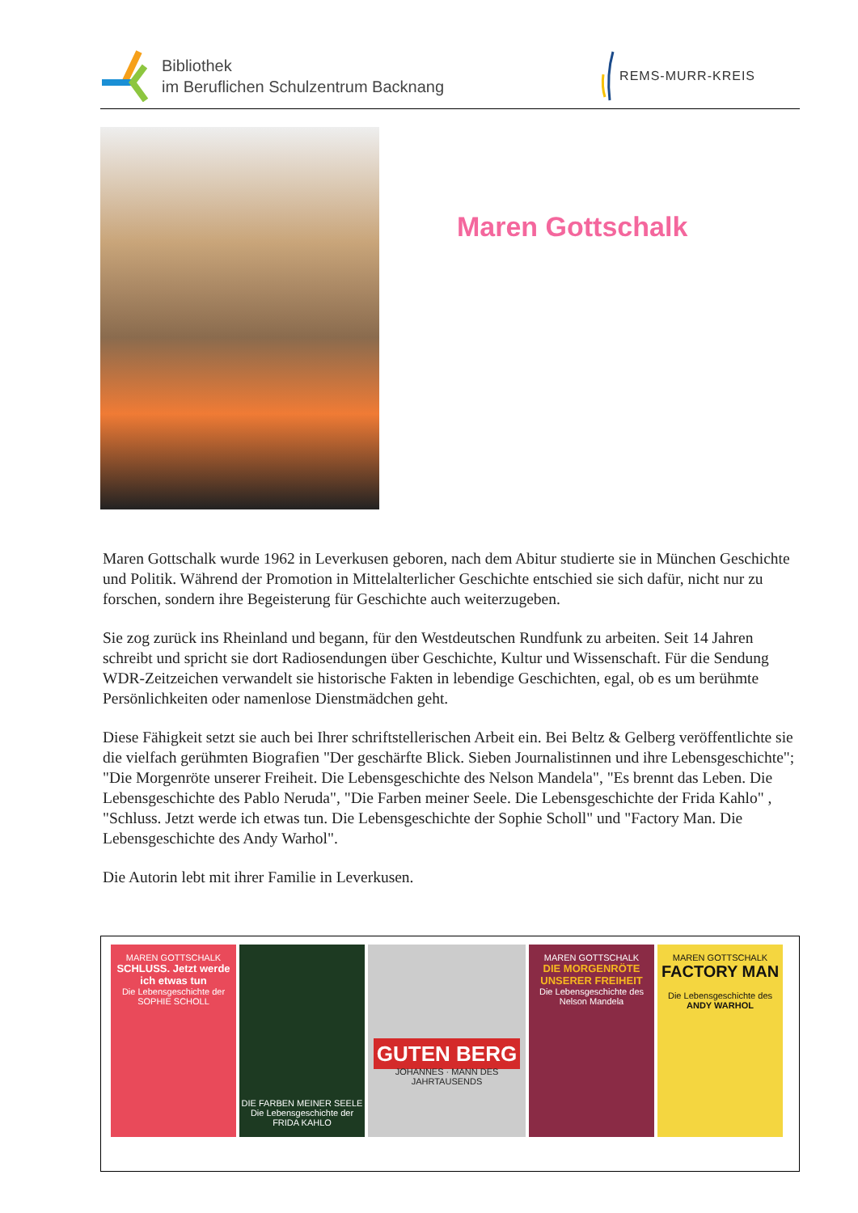Bibliothek
im Beruflichen Schulzentrum Backnang
REMS-MURR-KREIS
Maren Gottschalk
Maren Gottschalk wurde 1962 in Leverkusen geboren, nach dem Abitur studierte sie in München Geschichte und Politik. Während der Promotion in Mittelalterlicher Geschichte entschied sie sich dafür, nicht nur zu forschen, sondern ihre Begeisterung für Geschichte auch weiterzugeben.
Sie zog zurück ins Rheinland und begann, für den Westdeutschen Rundfunk zu arbeiten. Seit 14 Jahren schreibt und spricht sie dort Radiosendungen über Geschichte, Kultur und Wissenschaft. Für die Sendung WDR-Zeitzeichen verwandelt sie historische Fakten in lebendige Geschichten, egal, ob es um berühmte Persönlichkeiten oder namenlose Dienstmädchen geht.
Diese Fähigkeit setzt sie auch bei Ihrer schriftstellerischen Arbeit ein. Bei Beltz & Gelberg veröffentlichte sie die vielfach gerühmten Biografien "Der geschärfte Blick. Sieben Journalistinnen und ihre Lebensgeschichte"; "Die Morgenröte unserer Freiheit. Die Lebensgeschichte des Nelson Mandela", "Es brennt das Leben. Die Lebensgeschichte des Pablo Neruda", "Die Farben meiner Seele. Die Lebensgeschichte der Frida Kahlo" , "Schluss. Jetzt werde ich etwas tun. Die Lebensgeschichte der Sophie Scholl" und "Factory Man. Die Lebensgeschichte des Andy Warhol".
Die Autorin lebt mit ihrer Familie in Leverkusen.
MAREN GOTTSCHALK
SCHLUSS. Jetzt werde ich etwas tun
Die Lebensgeschichte der SOPHIE SCHOLL
DIE FARBEN MEINER SEELE
Die Lebensgeschichte der FRIDA KAHLO
GUTEN BERG
JOHANNES · MANN DES JAHRTAUSENDS
MAREN GOTTSCHALK
DIE MORGENRÖTE UNSERER FREIHEIT
Die Lebensgeschichte des Nelson Mandela
MAREN GOTTSCHALK
FACTORY MAN
Die Lebensgeschichte des
ANDY WARHOL